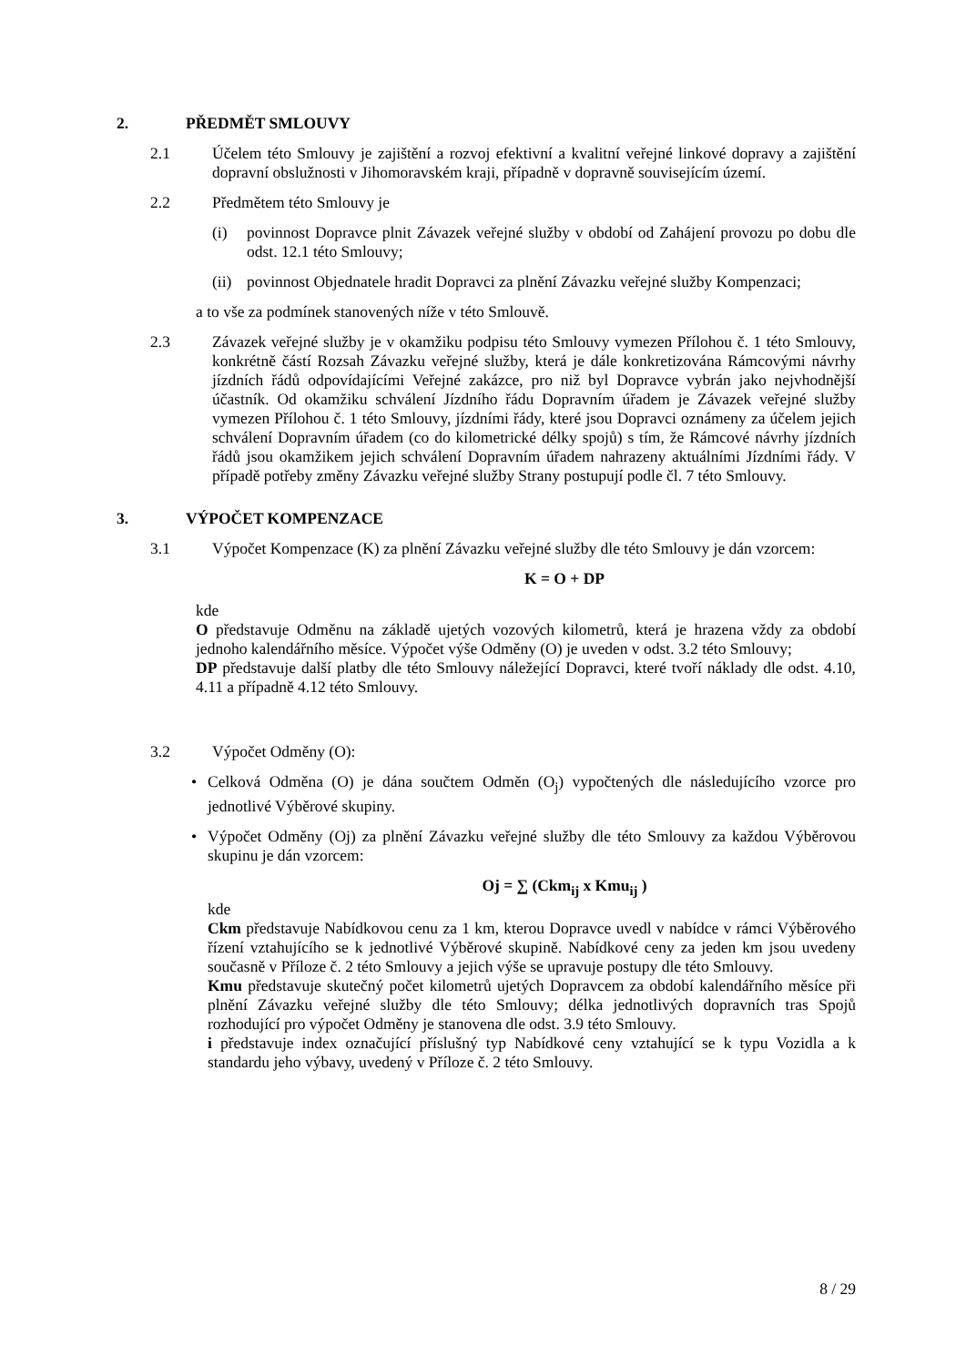2. PŘEDMĚT SMLOUVY
2.1 Účelem této Smlouvy je zajištění a rozvoj efektivní a kvalitní veřejné linkové dopravy a zajištění dopravní obslužnosti v Jihomoravském kraji, případně v dopravně souvisejícím území.
2.2 Předmětem této Smlouvy je
(i) povinnost Dopravce plnit Závazek veřejné služby v období od Zahájení provozu po dobu dle odst. 12.1 této Smlouvy;
(ii)
povinnost Objednatele hradit Dopravci za plnění Závazku veřejné služby Kompenzaci;
a to vše za podmínek stanovených níže v této Smlouvě.
2.3 Závazek veřejné služby je v okamžiku podpisu této Smlouvy vymezen Přílohou č. 1 této Smlouvy, konkrétně částí Rozsah Závazku veřejné služby, která je dále konkretizována Rámcovými návrhy jízdních řádů odpovídajícími Veřejné zakázce, pro niž byl Dopravce vybrán jako nejvhodnější účastník. Od okamžiku schválení Jízdního řádu Dopravním úřadem je Závazek veřejné služby vymezen Přílohou č. 1 této Smlouvy, jízdními řády, které jsou Dopravci oznámeny za účelem jejich schválení Dopravním úřadem (co do kilometrické délky spojů) s tím, že Rámcové návrhy jízdních řádů jsou okamžikem jejich schválení Dopravním úřadem nahrazeny aktuálními Jízdními řády. V případě potřeby změny Závazku veřejné služby Strany postupují podle čl. 7 této Smlouvy.
3. VÝPOČET KOMPENZACE
3.1 Výpočet Kompenzace (K) za plnění Závazku veřejné služby dle této Smlouvy je dán vzorcem:
K = O + DP
kde
O představuje Odměnu na základě ujetých vozových kilometrů, která je hrazena vždy za období jednoho kalendářního měsíce. Výpočet výše Odměny (O) je uveden v odst. 3.2 této Smlouvy;
DP představuje další platby dle této Smlouvy náležející Dopravci, které tvoří náklady dle odst. 4.10, 4.11 a případně 4.12 této Smlouvy.
3.2 Výpočet Odměny (O):
• Celková Odměna (O) je dána součtem Odměn (O<sub>j</sub>) vypočtených dle následujícího vzorce pro jednotlivé Výběrové skupiny.
• Výpočet Odměny (Oj) za plnění Závazku veřejné služby dle této Smlouvy za každou Výběrovou skupinu je dán vzorcem:
Oj = ∑ (Ckm<sub>ij</sub> x Kmu<sub>ij</sub> )
kde
Ckm představuje Nabídkovou cenu za 1 km, kterou Dopravce uvedl v nabídce v rámci Výběrového řízení vztahujícího se k jednotlivé Výběrové skupině. Nabídkové ceny za jeden km jsou uvedeny současně v Příloze č. 2 této Smlouvy a jejich výše se upravuje postupy dle této Smlouvy.
Kmu představuje skutečný počet kilometrů ujetých Dopravcem za období kalendářního měsíce při plnění Závazku veřejné služby dle této Smlouvy; délka jednotlivých dopravních tras Spojů rozhodující pro výpočet Odměny je stanovena dle odst. 3.9 této Smlouvy.
i představuje index označující příslušný typ Nabídkové ceny vztahující se k typu Vozidla a k standardu jeho výbavy, uvedený v Příloze č. 2 této Smlouvy.
8 / 29